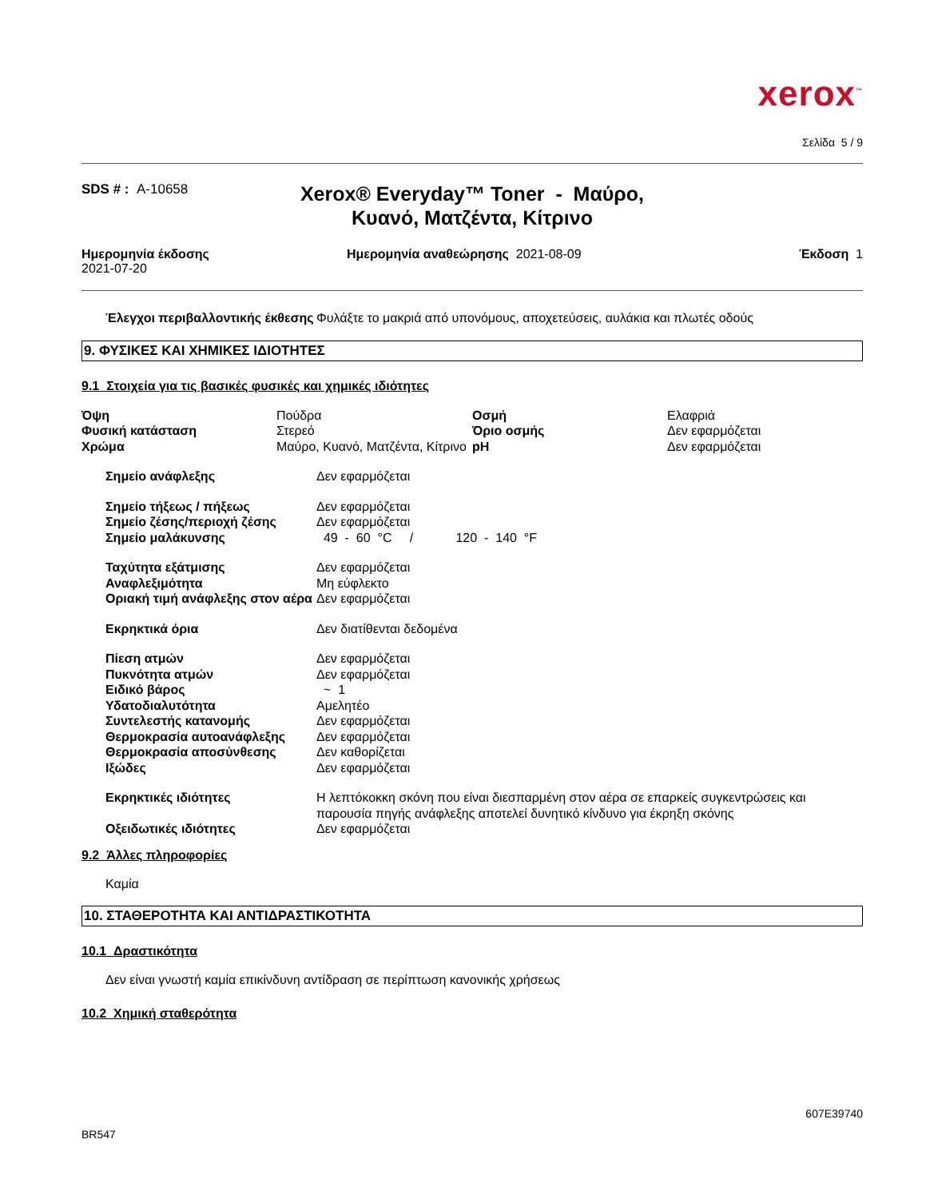xerox<sup>™</sup>
Σελίδα 5 / 9
SDS # : A-10658
Xerox® Everyday™ Toner - Μαύρο,
Κυανό, Ματζέντα, Κίτρινο
Ημερομηνία έκδοσης
2021-07-20
Ημερομηνία αναθεώρησης 2021-08-09
Έκδοση 1
| Έλεγχοι περιβαλλοντικής έκθεσης | Φυλάξτε το μακριά από υπονόμους, αποχετεύσεις, αυλάκια και πλωτές οδούς |
9. ΦΥΣΙΚΕΣ ΚΑΙ ΧΗΜΙΚΕΣ ΙΔΙΟΤΗΤΕΣ
9.1 Στοιχεία για τις βασικές φυσικές και χημικές ιδιότητες
| Όψη | Πούδρα | Οσμή | Ελαφριά |
| Φυσική κατάσταση | Στερεό | Όριο οσμής | Δεν εφαρμόζεται |
| Χρώμα | Μαύρο, Κυανό, Ματζέντα, Κίτρινο | pH | Δεν εφαρμόζεται |
| Σημείο ανάφλεξης | Δεν εφαρμόζεται |
| Σημείο τήξεως / πήξεως | Δεν εφαρμόζεται |
| Σημείο ζέσης/περιοχή ζέσης | Δεν εφαρμόζεται |
| Σημείο μαλάκυνσης | 49 - 60 °C / 120 - 140 °F |
| Ταχύτητα εξάτμισης | Δεν εφαρμόζεται |
| Αναφλεξιμότητα | Μη εύφλεκτο |
| Οριακή τιμή ανάφλεξης στον αέρα | Δεν εφαρμόζεται |
| Εκρηκτικά όρια | Δεν διατίθενται δεδομένα |
| Πίεση ατμών | Δεν εφαρμόζεται |
| Πυκνότητα ατμών | Δεν εφαρμόζεται |
| Ειδικό βάρος | ~ 1 |
| Υδατοδιαλυτότητα | Αμελητέο |
| Συντελεστής κατανομής | Δεν εφαρμόζεται |
| Θερμοκρασία αυτοανάφλεξης | Δεν εφαρμόζεται |
| Θερμοκρασία αποσύνθεσης | Δεν καθορίζεται |
| Ιξώδες | Δεν εφαρμόζεται |
| Εκρηκτικές ιδιότητες | Η λεπτόκοκκη σκόνη που είναι διεσπαρμένη στον αέρα σε επαρκείς συγκεντρώσεις και παρουσία πηγής ανάφλεξης αποτελεί δυνητικό κίνδυνο για έκρηξη σκόνης |
| Οξειδωτικές ιδιότητες | Δεν εφαρμόζεται |
9.2 Άλλες πληροφορίες
Καμία
10. ΣΤΑΘΕΡΟΤΗΤΑ ΚΑΙ ΑΝΤΙΔΡΑΣΤΙΚΟΤΗΤΑ
10.1 Δραστικότητα
Δεν είναι γνωστή καμία επικίνδυνη αντίδραση σε περίπτωση κανονικής χρήσεως
10.2 Χημική σταθερότητα
607E39740
BR547